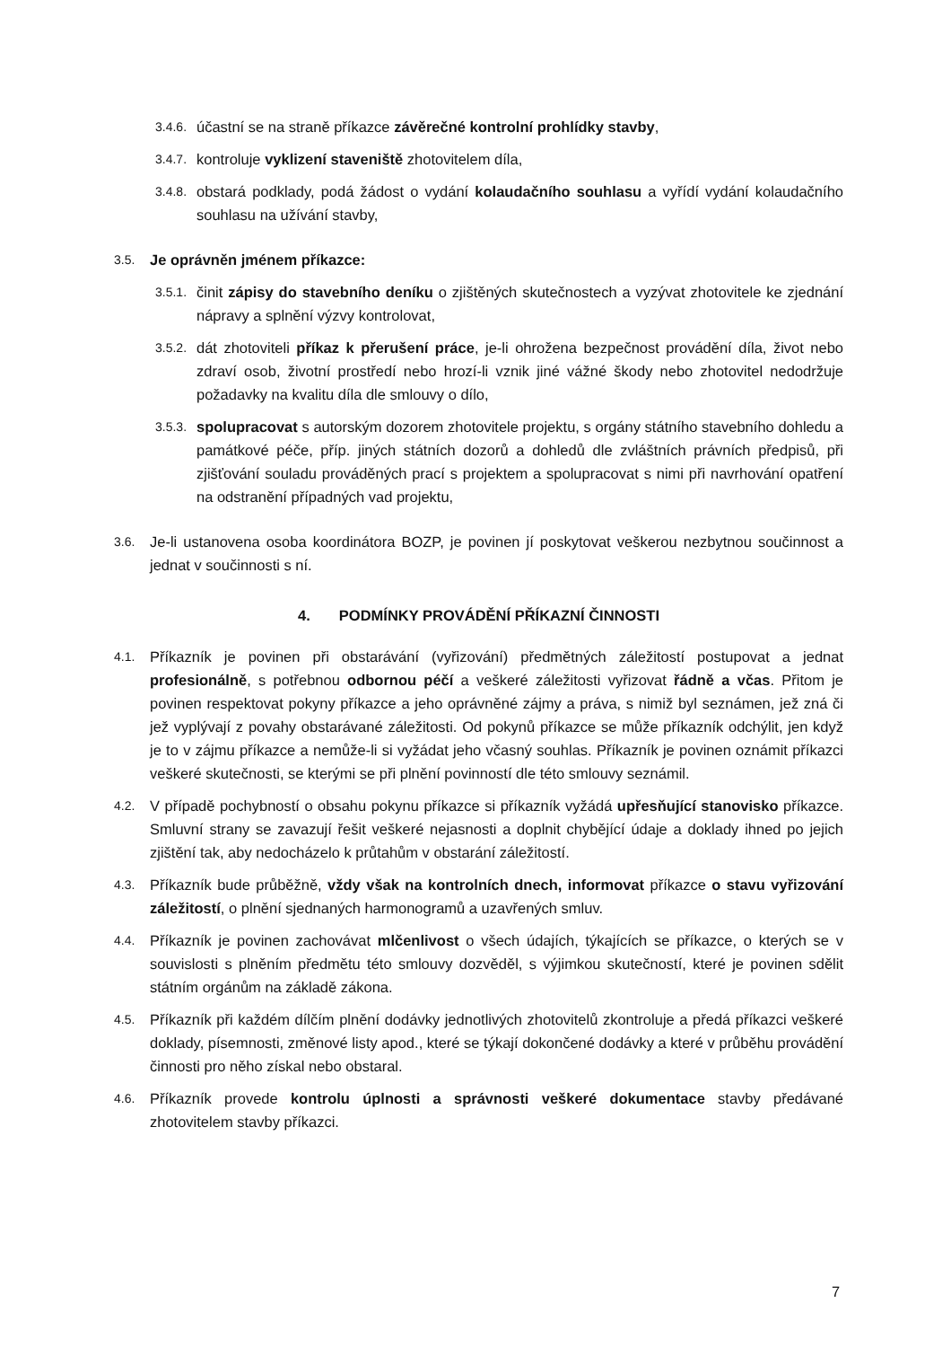3.4.6. účastní se na straně příkazce závěrečné kontrolní prohlídky stavby,
3.4.7. kontroluje vyklizení staveniště zhotovitelem díla,
3.4.8. obstará podklady, podá žádost o vydání kolaudačního souhlasu a vyřídí vydání kolaudačního souhlasu na užívání stavby,
3.5. Je oprávněn jménem příkazce:
3.5.1. činit zápisy do stavebního deníku o zjištěných skutečnostech a vyzývat zhotovitele ke zjednání nápravy a splnění výzvy kontrolovat,
3.5.2. dát zhotoviteli příkaz k přerušení práce, je-li ohrožena bezpečnost provádění díla, život nebo zdraví osob, životní prostředí nebo hrozí-li vznik jiné vážné škody nebo zhotovitel nedodržuje požadavky na kvalitu díla dle smlouvy o dílo,
3.5.3. spolupracovat s autorským dozorem zhotovitele projektu, s orgány státního stavebního dohledu a památkové péče, příp. jiných státních dozorů a dohledů dle zvláštních právních předpisů, při zjišťování souladu prováděných prací s projektem a spolupracovat s nimi při navrhování opatření na odstranění případných vad projektu,
3.6. Je-li ustanovena osoba koordinátora BOZP, je povinen jí poskytovat veškerou nezbytnou součinnost a jednat v součinnosti s ní.
4. PODMÍNKY PROVÁDĚNÍ PŘÍKAZNÍ ČINNOSTI
4.1. Příkazník je povinen při obstarávání (vyřizování) předmětných záležitostí postupovat a jednat profesionálně, s potřebnou odbornou péčí a veškeré záležitosti vyřizovat řádně a včas. Přitom je povinen respektovat pokyny příkazce a jeho oprávněné zájmy a práva, s nimiž byl seznámen, jež zná či jež vyplývají z povahy obstarávané záležitosti. Od pokynů příkazce se může příkazník odchýlit, jen když je to v zájmu příkazce a nemůže-li si vyžádat jeho včasný souhlas. Příkazník je povinen oznámit příkazci veškeré skutečnosti, se kterými se při plnění povinností dle této smlouvy seznámil.
4.2. V případě pochybností o obsahu pokynu příkazce si příkazník vyžádá upřesňující stanovisko příkazce. Smluvní strany se zavazují řešit veškeré nejasnosti a doplnit chybějící údaje a doklady ihned po jejich zjištění tak, aby nedocházelo k průtahům v obstarání záležitostí.
4.3. Příkazník bude průběžně, vždy však na kontrolních dnech, informovat příkazce o stavu vyřizování záležitostí, o plnění sjednaných harmonogramů a uzavřených smluv.
4.4. Příkazník je povinen zachovávat mlčenlivost o všech údajích, týkajících se příkazce, o kterých se v souvislosti s plněním předmětu této smlouvy dozvěděl, s výjimkou skutečností, které je povinen sdělit státním orgánům na základě zákona.
4.5. Příkazník při každém dílčím plnění dodávky jednotlivých zhotovitelů zkontroluje a předá příkazci veškeré doklady, písemnosti, změnové listy apod., které se týkají dokončené dodávky a které v průběhu provádění činnosti pro něho získal nebo obstaral.
4.6. Příkazník provede kontrolu úplnosti a správnosti veškeré dokumentace stavby předávané zhotovitelem stavby příkazci.
7